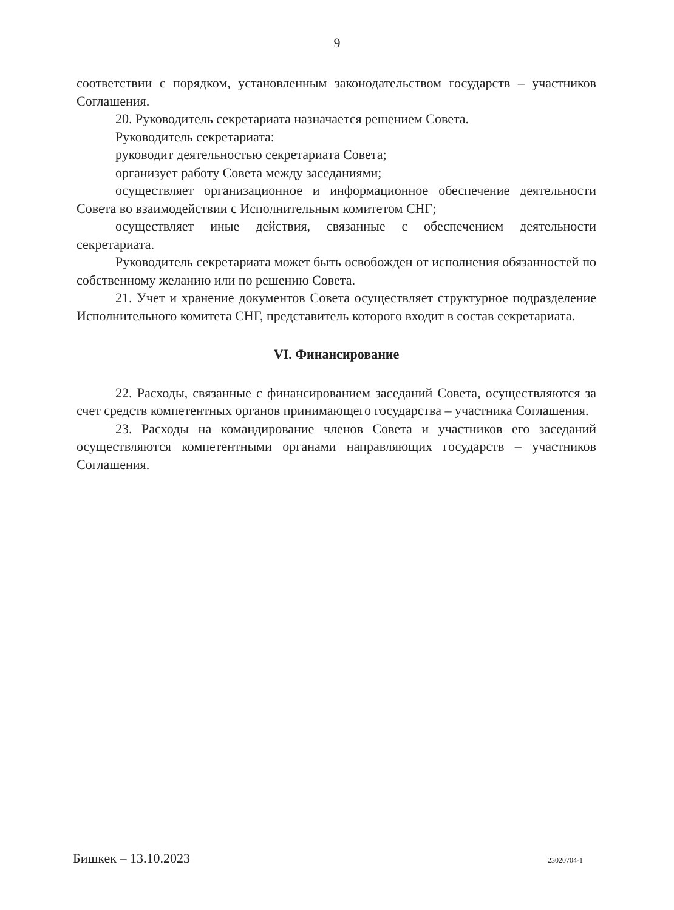9
соответствии с порядком, установленным законодательством государств – участников Соглашения.
20. Руководитель секретариата назначается решением Совета.
Руководитель секретариата:
руководит деятельностью секретариата Совета;
организует работу Совета между заседаниями;
осуществляет организационное и информационное обеспечение деятельности Совета во взаимодействии с Исполнительным комитетом СНГ;
осуществляет иные действия, связанные с обеспечением деятельности секретариата.
Руководитель секретариата может быть освобожден от исполнения обязанностей по собственному желанию или по решению Совета.
21. Учет и хранение документов Совета осуществляет структурное подразделение Исполнительного комитета СНГ, представитель которого входит в состав секретариата.
VI. Финансирование
22. Расходы, связанные с финансированием заседаний Совета, осуществляются за счет средств компетентных органов принимающего государства – участника Соглашения.
23. Расходы на командирование членов Совета и участников его заседаний осуществляются компетентными органами направляющих государств – участников Соглашения.
Бишкек – 13.10.2023 23020704-1